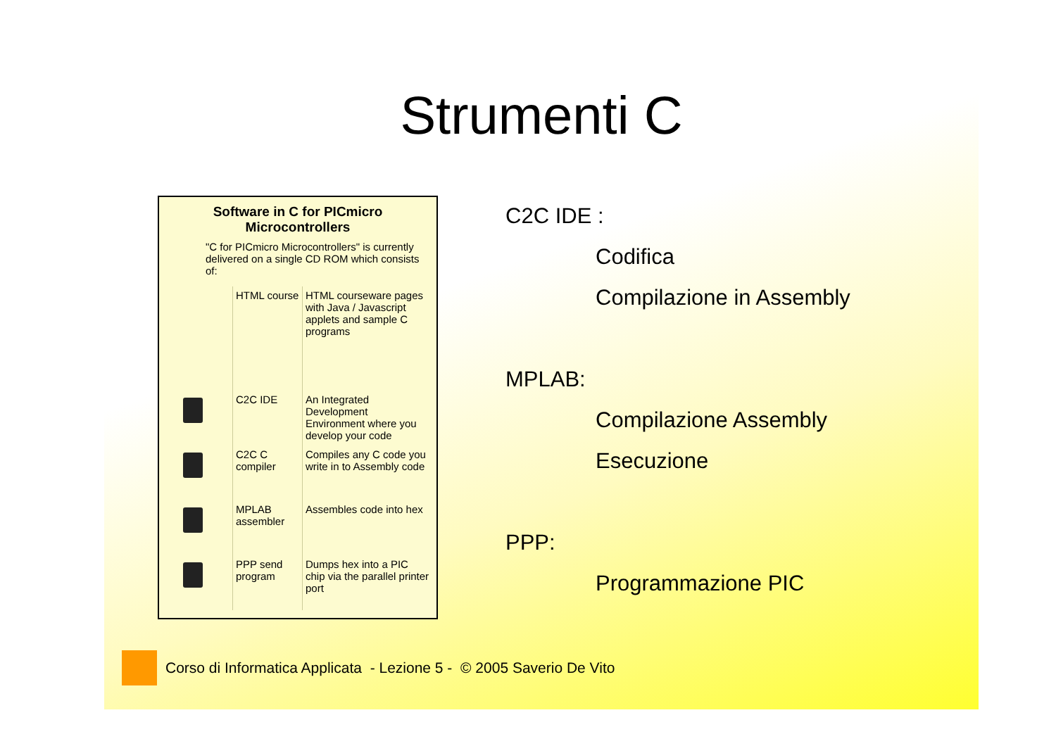Strumenti C
Software in C for PICmicro Microcontrollers
"C for PICmicro Microcontrollers" is currently delivered on a single CD ROM which consists of:
| | HTML course | HTML courseware pages with Java / Javascript applets and sample C programs |
| | C2C IDE | An Integrated Development Environment where you develop your code |
| | C2C C compiler | Compiles any C code you write in to Assembly code |
| | MPLAB assembler | Assembles code into hex |
| | PPP send program | Dumps hex into a PIC chip via the parallel printer port |
C2C IDE :
Codifica
Compilazione in Assembly
MPLAB:
Compilazione Assembly
Esecuzione
PPP:
Programmazione PIC
Corso di Informatica Applicata - Lezione 5 - © 2005 Saverio De Vito